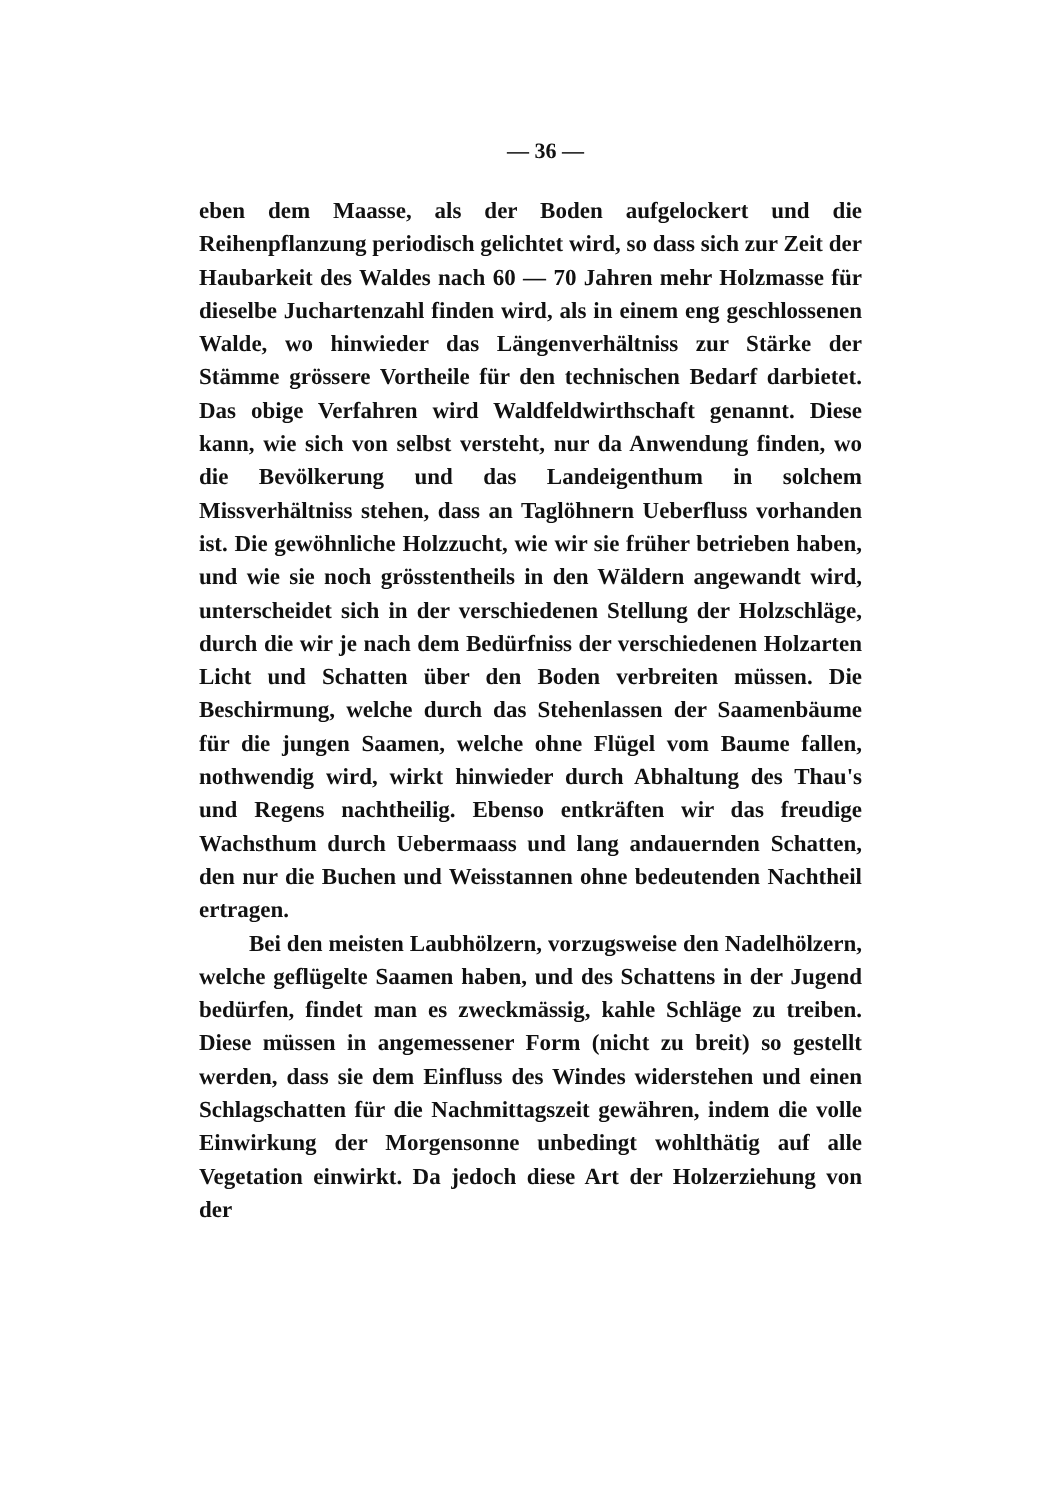— 36 —
eben dem Maasse, als der Boden aufgelockert und die Reihenpflanzung periodisch gelichtet wird, so dass sich zur Zeit der Haubarkeit des Waldes nach 60 — 70 Jahren mehr Holzmasse für dieselbe Juchartenzahl finden wird, als in einem eng geschlossenen Walde, wo hinwieder das Längenverhältniss zur Stärke der Stämme grössere Vortheile für den technischen Bedarf darbietet. Das obige Verfahren wird Waldfeldwirthschaft genannt. Diese kann, wie sich von selbst versteht, nur da Anwendung finden, wo die Bevölkerung und das Landeigenthum in solchem Missverhältniss stehen, dass an Taglöhnern Ueberfluss vorhanden ist. Die gewöhnliche Holzzucht, wie wir sie früher betrieben haben, und wie sie noch grösstentheils in den Wäldern angewandt wird, unterscheidet sich in der verschiedenen Stellung der Holzschläge, durch die wir je nach dem Bedürfniss der verschiedenen Holzarten Licht und Schatten über den Boden verbreiten müssen. Die Beschirmung, welche durch das Stehenlassen der Saamenbäume für die jungen Saamen, welche ohne Flügel vom Baume fallen, nothwendig wird, wirkt hinwieder durch Abhaltung des Thau's und Regens nachtheilig. Ebenso entkräften wir das freudige Wachsthum durch Uebermaass und lang andauernden Schatten, den nur die Buchen und Weisstannen ohne bedeutenden Nachtheil ertragen.
Bei den meisten Laubhölzern, vorzugsweise den Nadelhölzern, welche geflügelte Saamen haben, und des Schattens in der Jugend bedürfen, findet man es zweckmässig, kahle Schläge zu treiben. Diese müssen in angemessener Form (nicht zu breit) so gestellt werden, dass sie dem Einfluss des Windes widerstehen und einen Schlagschatten für die Nachmittagszeit gewähren, indem die volle Einwirkung der Morgensonne unbedingt wohlthätig auf alle Vegetation einwirkt. Da jedoch diese Art der Holzerziehung von der